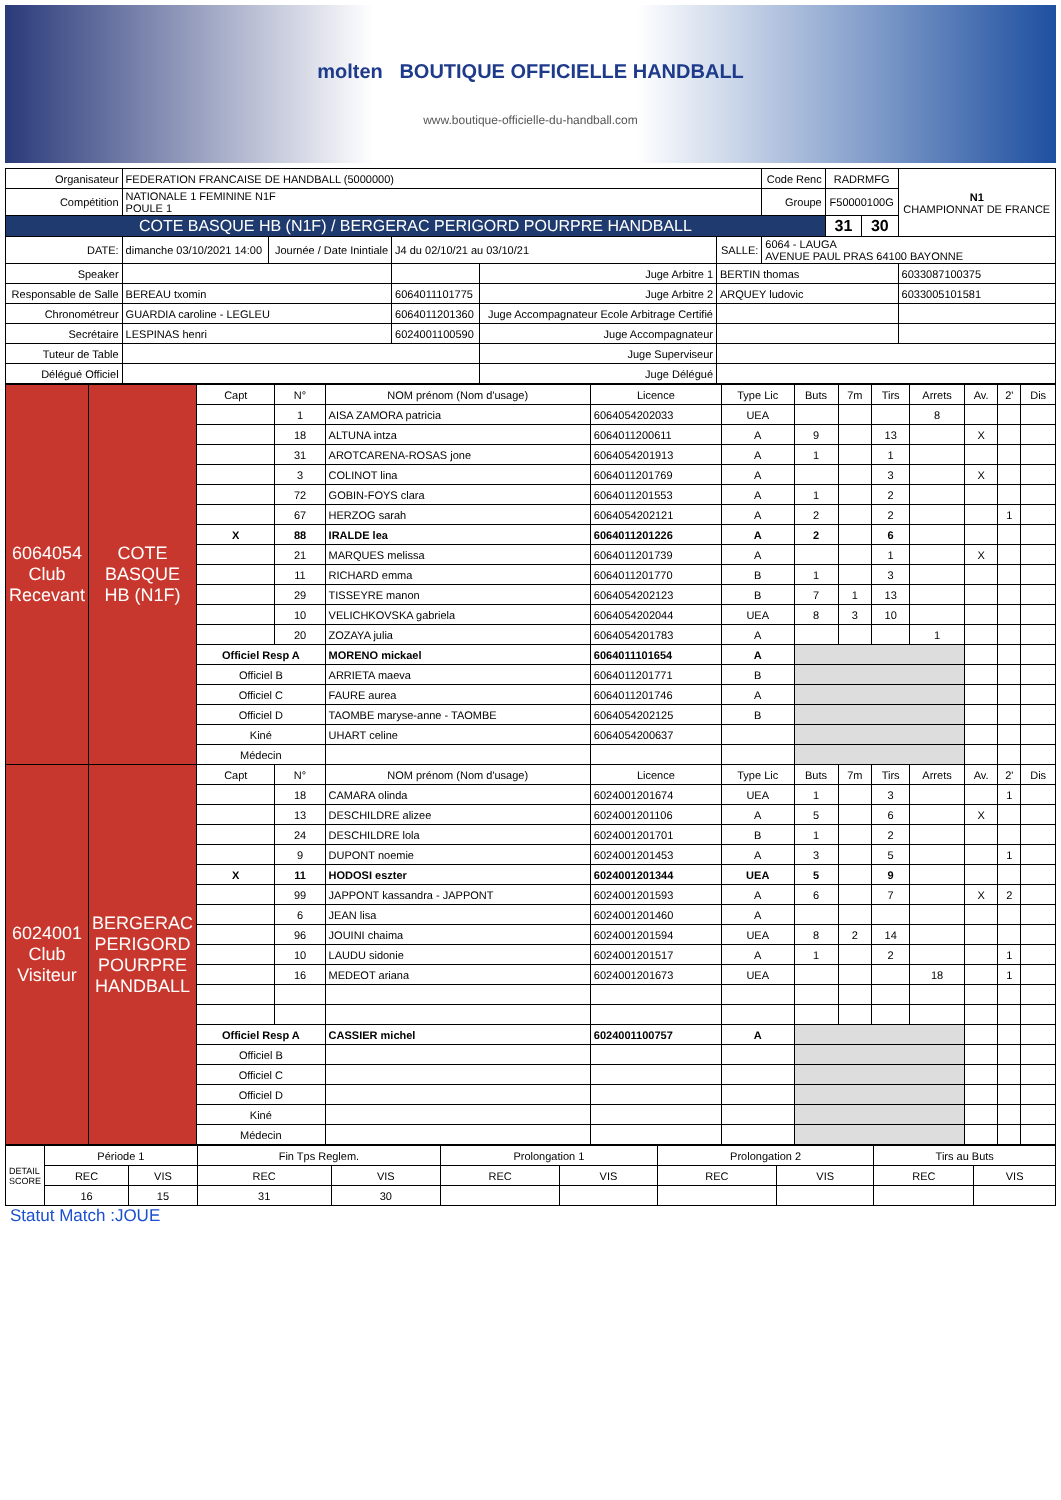molten BOUTIQUE OFFICIELLE HANDBALL
www.boutique-officielle-du-handball.com
| Organisateur | FEDERATION FRANCAISE DE HANDBALL (5000000) | | | | | Code Renc | RADRMFG | | N1 CHAMPIONNAT DE FRANCE |
| Compétition | NATIONALE 1 FEMININE N1F POULE 1 | | | | | Groupe | F50000100G | | |
| COTE BASQUE HB (N1F) / BERGERAC PERIGORD POURPRE HANDBALL | | | | | | | 31 | 30 | |
| DATE: | dimanche 03/10/2021 14:00 | Journée / Date Inintiale | J4 du 02/10/21 au 03/10/21 | | SALLE: | 6064 - LAUGA AVENUE PAUL PRAS 64100 BAYONNE | | | |
| Speaker | | | | Juge Arbitre 1 | BERTIN thomas | | | | 6033087100375 |
| Responsable de Salle | BEREAU txomin | | 6064011101775 | Juge Arbitre 2 | ARQUEY ludovic | | | | 6033005101581 |
| Chronométreur | GUARDIA caroline - LEGLEU | | 6064011201360 | Juge Accompagnateur Ecole Arbitrage Certifié | | | | | |
| Secrétaire | LESPINAS henri | | 6024001100590 | Juge Accompagnateur | | | | | |
| Tuteur de Table | | | | Juge Superviseur | | | | | |
| Délégué Officiel | | | | Juge Délégué | | | | | |
| 6064054 Club Recevant | COTE BASQUE HB (N1F) | Capt | N° | NOM prénom (Nom d'usage) | Licence | Type Lic | Buts | 7m | Tirs | Arrets | Av. | 2' | Dis |
| | | | 1 | AISA ZAMORA patricia | 6064054202033 | UEA | | | | 8 | | | |
| | | | 18 | ALTUNA intza | 6064011200611 | A | 9 | | 13 | | X | | |
| | | | 31 | AROTCARENA-ROSAS jone | 6064054201913 | A | 1 | | 1 | | | | |
| | | | 3 | COLINOT lina | 6064011201769 | A | | | 3 | | X | | |
| | | | 72 | GOBIN-FOYS clara | 6064011201553 | A | 1 | | 2 | | | | |
| | | | 67 | HERZOG sarah | 6064054202121 | A | 2 | | 2 | | | 1 | |
| | | X | 88 | IRALDE lea | 6064011201226 | A | 2 | | 6 | | | | |
| | | | 21 | MARQUES melissa | 6064011201739 | A | | | 1 | | X | | |
| | | | 11 | RICHARD emma | 6064011201770 | B | 1 | | 3 | | | | |
| | | | 29 | TISSEYRE manon | 6064054202123 | B | 7 | 1 | 13 | | | | |
| | | | 10 | VELICHKOVSKA gabriela | 6064054202044 | UEA | 8 | 3 | 10 | | | | |
| | | | 20 | ZOZAYA julia | 6064054201783 | A | | | | 1 | | | |
| | | Officiel Resp A | | MORENO mickael | 6064011101654 | A | | | | | | | |
| | | Officiel B | | ARRIETA maeva | 6064011201771 | B | | | | | | | |
| | | Officiel C | | FAURE aurea | 6064011201746 | A | | | | | | | |
| | | Officiel D | | TAOMBE maryse-anne - TAOMBE | 6064054202125 | B | | | | | | | |
| | | Kiné | | UHART celine | 6064054200637 | | | | | | | | |
| | | Médecin | | | | | | | | | | | |
| 6024001 Club Visiteur | BERGERAC PERIGORD POURPRE HANDBALL | Capt | N° | NOM prénom (Nom d'usage) | Licence | Type Lic | Buts | 7m | Tirs | Arrets | Av. | 2' | Dis |
| | | | 18 | CAMARA olinda | 6024001201674 | UEA | 1 | | 3 | | | 1 | |
| | | | 13 | DESCHILDRE alizee | 6024001201106 | A | 5 | | 6 | | X | | |
| | | | 24 | DESCHILDRE lola | 6024001201701 | B | 1 | | 2 | | | | |
| | | | 9 | DUPONT noemie | 6024001201453 | A | 3 | | 5 | | | 1 | |
| | | X | 11 | HODOSI eszter | 6024001201344 | UEA | 5 | | 9 | | | | |
| | | | 99 | JAPPONT kassandra - JAPPONT | 6024001201593 | A | 6 | | 7 | | X | 2 | |
| | | | 6 | JEAN lisa | 6024001201460 | A | | | | | | | |
| | | | 96 | JOUINI chaima | 6024001201594 | UEA | 8 | 2 | 14 | | | | |
| | | | 10 | LAUDU sidonie | 6024001201517 | A | 1 | | 2 | | | 1 | |
| | | | 16 | MEDEOT ariana | 6024001201673 | UEA | | | | 18 | | 1 | |
| | | Officiel Resp A | | CASSIER michel | 6024001100757 | A | | | | | | | |
| | | Officiel B | | | | | | | | | | | |
| | | Officiel C | | | | | | | | | | | |
| | | Officiel D | | | | | | | | | | | |
| | | Kiné | | | | | | | | | | | |
| | | Médecin | | | | | | | | | | | |
| DETAIL SCORE | Période 1 | | Fin Tps Reglem. | | Prolongation 1 | | Prolongation 2 | | Tirs au Buts | |
| | REC | VIS | REC | VIS | REC | VIS | REC | VIS | REC | VIS |
| | 16 | 15 | 31 | 30 | | | | | | |
Statut Match :JOUE